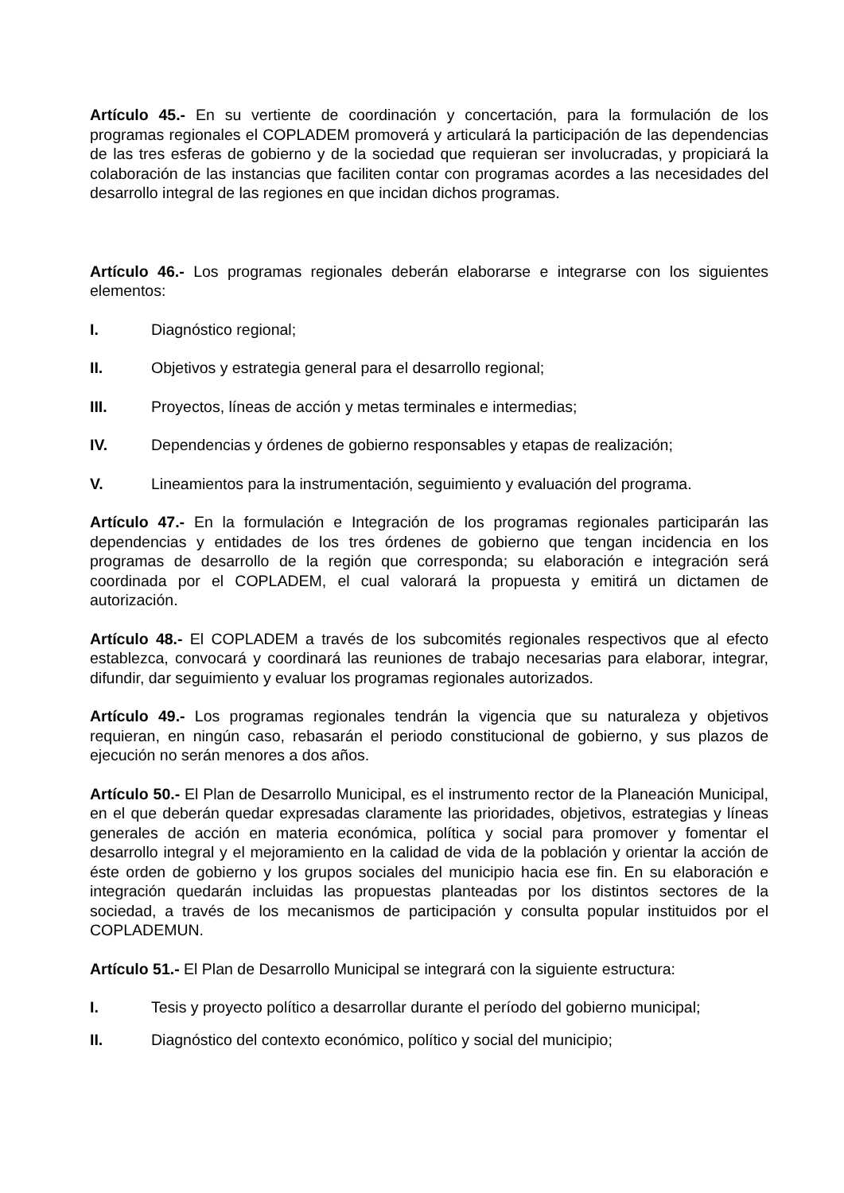Artículo 45.- En su vertiente de coordinación y concertación, para la formulación de los programas regionales el COPLADEM promoverá y articulará la participación de las dependencias de las tres esferas de gobierno y de la sociedad que requieran ser involucradas, y propiciará la colaboración de las instancias que faciliten contar con programas acordes a las necesidades del desarrollo integral de las regiones en que incidan dichos programas.
Artículo 46.- Los programas regionales deberán elaborarse e integrarse con los siguientes elementos:
I. Diagnóstico regional;
II. Objetivos y estrategia general para el desarrollo regional;
III. Proyectos, líneas de acción y metas terminales e intermedias;
IV. Dependencias y órdenes de gobierno responsables y etapas de realización;
V. Lineamientos para la instrumentación, seguimiento y evaluación del programa.
Artículo 47.- En la formulación e Integración de los programas regionales participarán las dependencias y entidades de los tres órdenes de gobierno que tengan incidencia en los programas de desarrollo de la región que corresponda; su elaboración e integración será coordinada por el COPLADEM, el cual valorará la propuesta y emitirá un dictamen de autorización.
Artículo 48.- El COPLADEM a través de los subcomités regionales respectivos que al efecto establezca, convocará y coordinará las reuniones de trabajo necesarias para elaborar, integrar, difundir, dar seguimiento y evaluar los programas regionales autorizados.
Artículo 49.- Los programas regionales tendrán la vigencia que su naturaleza y objetivos requieran, en ningún caso, rebasarán el periodo constitucional de gobierno, y sus plazos de ejecución no serán menores a dos años.
Artículo 50.- El Plan de Desarrollo Municipal, es el instrumento rector de la Planeación Municipal, en el que deberán quedar expresadas claramente las prioridades, objetivos, estrategias y líneas generales de acción en materia económica, política y social para promover y fomentar el desarrollo integral y el mejoramiento en la calidad de vida de la población y orientar la acción de éste orden de gobierno y los grupos sociales del municipio hacia ese fin. En su elaboración e integración quedarán incluidas las propuestas planteadas por los distintos sectores de la sociedad, a través de los mecanismos de participación y consulta popular instituidos por el COPLADEMUN.
Artículo 51.- El Plan de Desarrollo Municipal se integrará con la siguiente estructura:
I. Tesis y proyecto político a desarrollar durante el período del gobierno municipal;
II. Diagnóstico del contexto económico, político y social del municipio;